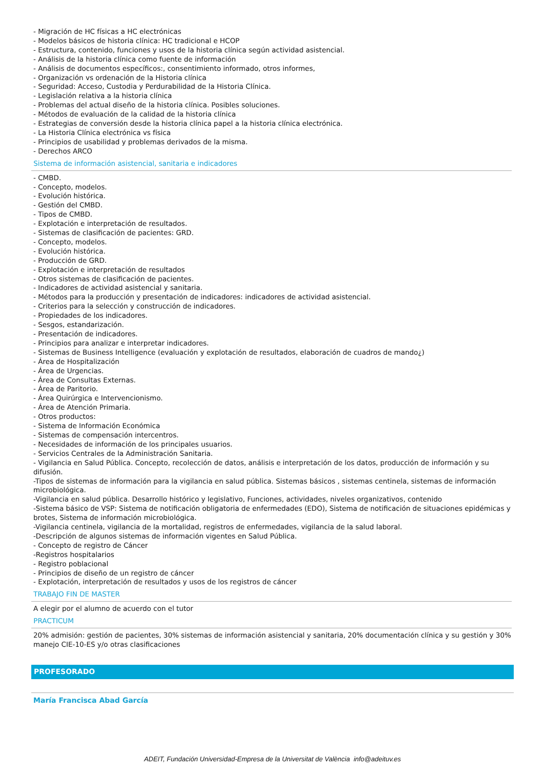- Migración de HC físicas a HC electrónicas
- Modelos básicos de historia clínica: HC tradicional e HCOP
- Estructura, contenido, funciones y usos de la historia clínica según actividad asistencial.
- Análisis de la historia clínica como fuente de información
- Análisis de documentos específicos:, consentimiento informado, otros informes,
- Organización vs ordenación de la Historia clínica
- Seguridad: Acceso, Custodia y Perdurabilidad de la Historia Clínica.
- Legislación relativa a la historia clínica
- Problemas del actual diseño de la historia clínica. Posibles soluciones.
- Métodos de evaluación de la calidad de la historia clínica
- Estrategias de conversión desde la historia clínica papel a la historia clínica electrónica.
- La Historia Clínica electrónica vs física
- Principios de usabilidad y problemas derivados de la misma.
- Derechos ARCO
Sistema de información asistencial, sanitaria e indicadores
- CMBD.
- Concepto, modelos.
- Evolución histórica.
- Gestión del CMBD.
- Tipos de CMBD.
- Explotación e interpretación de resultados.
- Sistemas de clasificación de pacientes: GRD.
- Concepto, modelos.
- Evolución histórica.
- Producción de GRD.
- Explotación e interpretación de resultados
- Otros sistemas de clasificación de pacientes.
- Indicadores de actividad asistencial y sanitaria.
- Métodos para la producción y presentación de indicadores: indicadores de actividad asistencial.
- Criterios para la selección y construcción de indicadores.
- Propiedades de los indicadores.
- Sesgos, estandarización.
- Presentación de indicadores.
- Principios para analizar e interpretar indicadores.
- Sistemas de Business Intelligence (evaluación y explotación de resultados, elaboración de cuadros de mando¿)
- Área de Hospitalización
- Área de Urgencias.
- Área de Consultas Externas.
- Área de Paritorio.
- Área Quirúrgica e Intervencionismo.
- Área de Atención Primaria.
- Otros productos:
- Sistema de Información Económica
- Sistemas de compensación intercentros.
- Necesidades de información de los principales usuarios.
- Servicios Centrales de la Administración Sanitaria.
- Vigilancia en Salud Pública. Concepto, recolección de datos, análisis e interpretación de los datos, producción de información y su difusión.
-Tipos de sistemas de información para la vigilancia en salud pública. Sistemas básicos , sistemas centinela, sistemas de información microbiológica.
-Vigilancia en salud pública. Desarrollo histórico y legislativo, Funciones, actividades, niveles organizativos, contenido
-Sistema básico de VSP: Sistema de notificación obligatoria de enfermedades (EDO), Sistema de notificación de situaciones epidémicas y brotes, Sistema de información microbiológica.
-Vigilancia centinela, vigilancia de la mortalidad, registros de enfermedades, vigilancia de la salud laboral.
-Descripción de algunos sistemas de información vigentes en Salud Pública.
- Concepto de registro de Cáncer
-Registros hospitalarios
- Registro poblacional
- Principios de diseño de un registro de cáncer
- Explotación, interpretación de resultados y usos de los registros de cáncer
TRABAJO FIN DE MASTER
A elegir por el alumno de acuerdo con el tutor
PRACTICUM
20% admisión: gestión de pacientes, 30% sistemas de información asistencial y sanitaria, 20% documentación clínica y su gestión y 30% manejo CIE-10-ES y/o otras clasificaciones
PROFESORADO
María Francisca Abad García
ADEIT, Fundación Universidad-Empresa de la Universitat de València info@adeituv.es